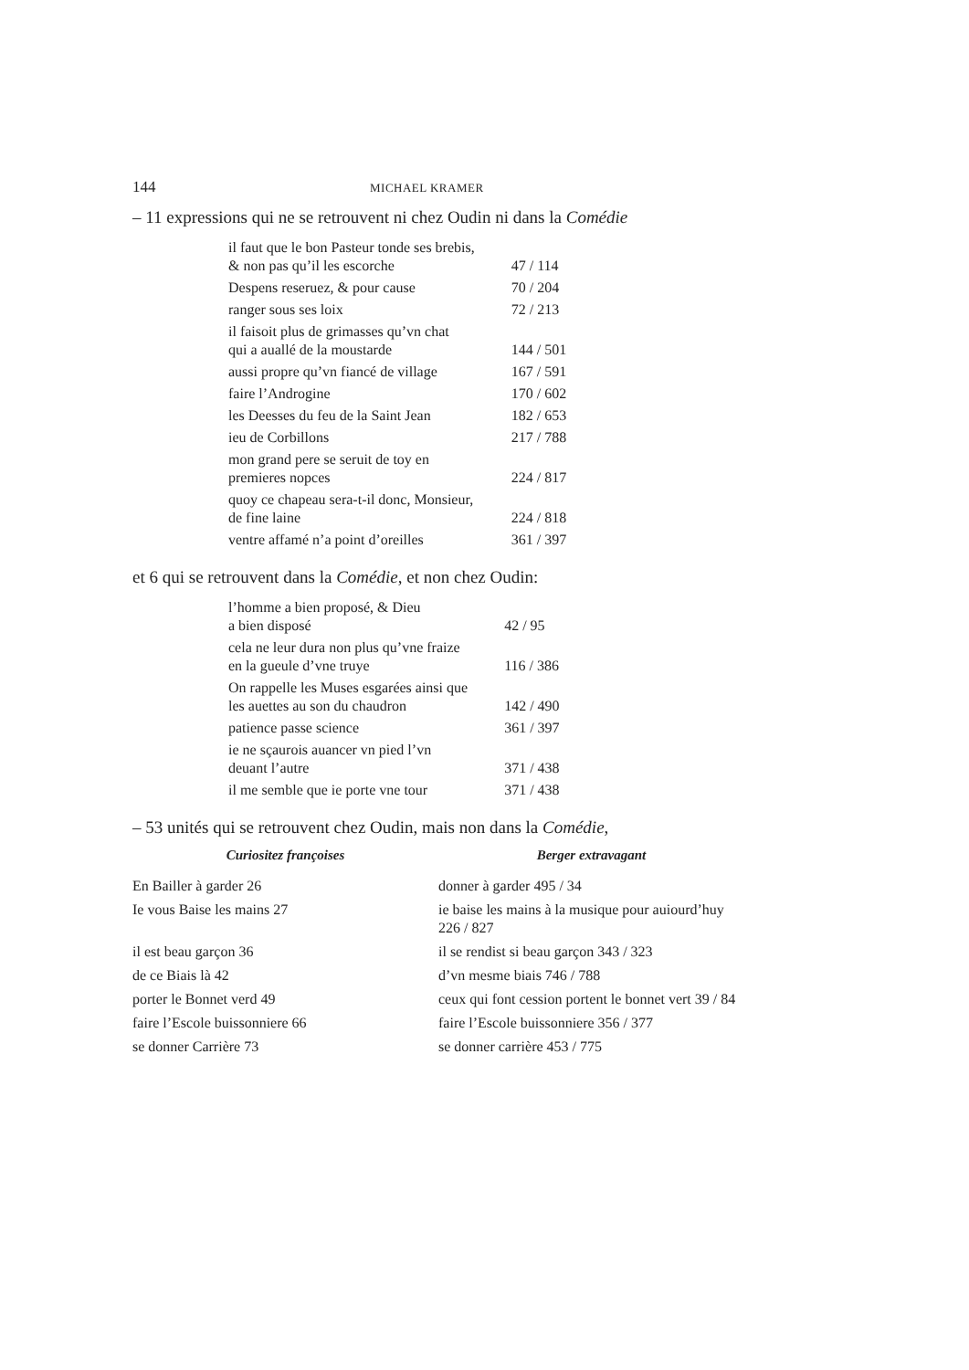144 MICHAEL KRAMER
– 11 expressions qui ne se retrouvent ni chez Oudin ni dans la Comédie
| il faut que le bon Pasteur tonde ses brebis, & non pas qu’il les escorche | 47 / 114 |
| Despens reseruez, & pour cause | 70 / 204 |
| ranger sous ses loix | 72 / 213 |
| il faisoit plus de grimasses qu’vn chat qui a auallé de la moustarde | 144 / 501 |
| aussi propre qu’vn fiancé de village | 167 / 591 |
| faire l’Androgine | 170 / 602 |
| les Deesses du feu de la Saint Jean | 182 / 653 |
| ieu de Corbillons | 217 / 788 |
| mon grand pere se seruit de toy en premieres nopces | 224 / 817 |
| quoy ce chapeau sera-t-il donc, Monsieur, de fine laine | 224 / 818 |
| ventre affamé n’a point d’oreilles | 361 / 397 |
et 6 qui se retrouvent dans la Comédie, et non chez Oudin:
| l’homme a bien proposé, & Dieu a bien disposé | 42 / 95 |
| cela ne leur dura non plus qu’vne fraize en la gueule d’vne truye | 116 / 386 |
| On rappelle les Muses esgarées ainsi que les auettes au son du chaudron | 142 / 490 |
| patience passe science | 361 / 397 |
| ie ne sçaurois auancer vn pied l’vn deuant l’autre | 371 / 438 |
| il me semble que ie porte vne tour | 371 / 438 |
– 53 unités qui se retrouvent chez Oudin, mais non dans la Comédie,
| Curiositez françoises | Berger extravagant |
| --- | --- |
| En Bailler à garder 26 | donner à garder 495 / 34 |
| Ie vous Baise les mains 27 | ie baise les mains à la musique pour auiourd’huy 226 / 827 |
| il est beau garçon 36 | il se rendist si beau garçon 343 / 323 |
| de ce Biais là 42 | d’vn mesme biais 746 / 788 |
| porter le Bonnet verd 49 | ceux qui font cession portent le bonnet vert 39 / 84 |
| faire l’Escole buissonniere 66 | faire l’Escole buissonniere 356 / 377 |
| se donner Carrière 73 | se donner carrière 453 / 775 |